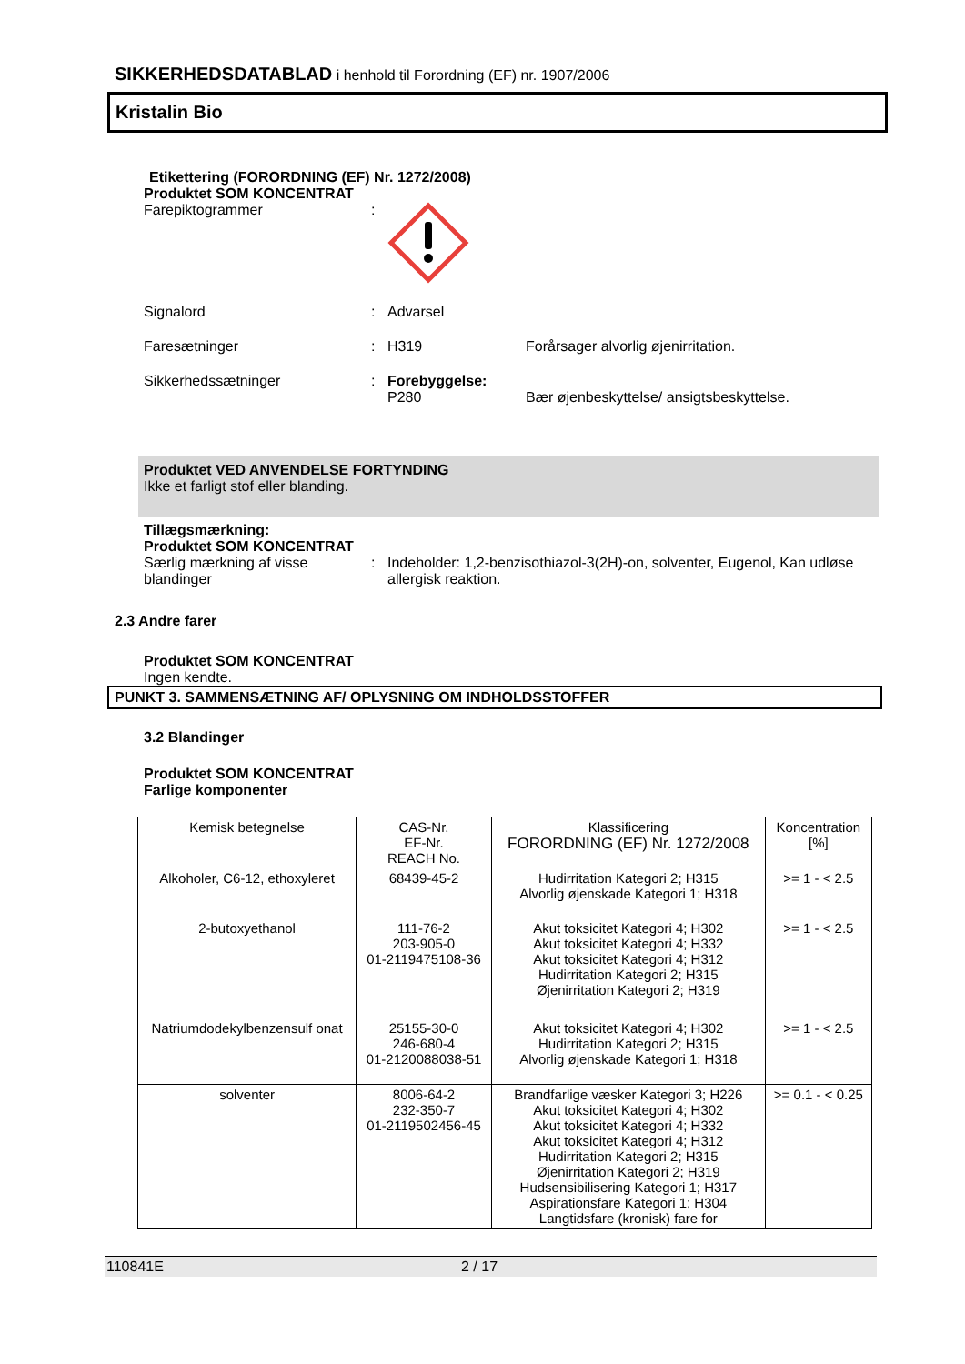SIKKERHEDSDATABLAD i henhold til Forordning (EF) nr. 1907/2006
Kristalin Bio
Etikettering (FORORDNING (EF) Nr. 1272/2008)
Produktet SOM KONCENTRAT
Farepiktogrammer :
Signalord : Advarsel
Faresætninger : H319 Forårsager alvorlig øjenirritation.
Sikkerhedssætninger : Forebyggelse:
P280 Bær øjenbeskyttelse/ ansigtsbeskyttelse.
Produktet VED ANVENDELSE FORTYNDING
Ikke et farligt stof eller blanding.
Tillægsmærkning:
Produktet SOM KONCENTRAT
Særlig mærkning af visse blandinger
: Indeholder: 1,2-benzisothiazol-3(2H)-on, solventer, Eugenol, Kan udløse allergisk reaktion.
2.3 Andre farer
Produktet SOM KONCENTRAT
Ingen kendte.
PUNKT 3. SAMMENSÆTNING AF/ OPLYSNING OM INDHOLDSSTOFFER
3.2 Blandinger
Produktet SOM KONCENTRAT
Farlige komponenter
| Kemisk betegnelse | CAS-Nr. EF-Nr. REACH No. | Klassificering FORORDNING (EF) Nr. 1272/2008 | Koncentration [%] |
| --- | --- | --- | --- |
| Alkoholer, C6-12, ethoxyleret | 68439-45-2 | Hudirritation Kategori 2; H315 Alvorlig øjenskade Kategori 1; H318 | >= 1 - < 2.5 |
| 2-butoxyethanol | 111-76-2 203-905-0 01-2119475108-36 | Akut toksicitet Kategori 4; H302 Akut toksicitet Kategori 4; H332 Akut toksicitet Kategori 4; H312 Hudirritation Kategori 2; H315 Øjenirritation Kategori 2; H319 | >= 1 - < 2.5 |
| Natriumdodekylbenzensulf onat | 25155-30-0 246-680-4 01-2120088038-51 | Akut toksicitet Kategori 4; H302 Hudirritation Kategori 2; H315 Alvorlig øjenskade Kategori 1; H318 | >= 1 - < 2.5 |
| solventer | 8006-64-2 232-350-7 01-2119502456-45 | Brandfarlige væsker Kategori 3; H226 Akut toksicitet Kategori 4; H302 Akut toksicitet Kategori 4; H332 Akut toksicitet Kategori 4; H312 Hudirritation Kategori 2; H315 Øjenirritation Kategori 2; H319 Hudsensibilisering Kategori 1; H317 Aspirationsfare Kategori 1; H304 Langtidsfare (kronisk) fare for | >= 0.1 - < 0.25 |
110841E 2 / 17